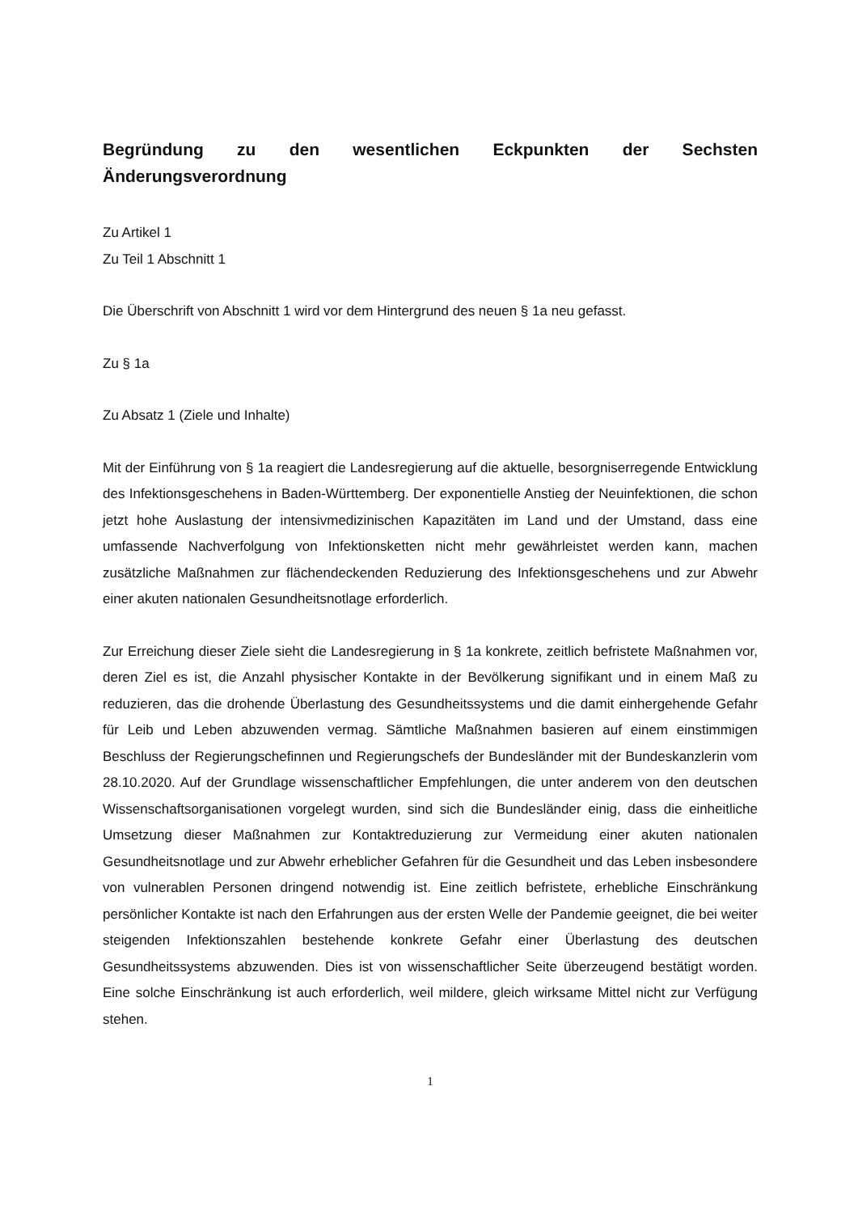Begründung zu den wesentlichen Eckpunkten der Sechsten Änderungsverordnung
Zu Artikel 1
Zu Teil 1 Abschnitt 1
Die Überschrift von Abschnitt 1 wird vor dem Hintergrund des neuen § 1a neu gefasst.
Zu § 1a
Zu Absatz 1 (Ziele und Inhalte)
Mit der Einführung von § 1a reagiert die Landesregierung auf die aktuelle, besorgniserregende Entwicklung des Infektionsgeschehens in Baden-Württemberg. Der exponentielle Anstieg der Neuinfektionen, die schon jetzt hohe Auslastung der intensivmedizinischen Kapazitäten im Land und der Umstand, dass eine umfassende Nachverfolgung von Infektionsketten nicht mehr gewährleistet werden kann, machen zusätzliche Maßnahmen zur flächendeckenden Reduzierung des Infektionsgeschehens und zur Abwehr einer akuten nationalen Gesundheitsnotlage erforderlich.
Zur Erreichung dieser Ziele sieht die Landesregierung in § 1a konkrete, zeitlich befristete Maßnahmen vor, deren Ziel es ist, die Anzahl physischer Kontakte in der Bevölkerung signifikant und in einem Maß zu reduzieren, das die drohende Überlastung des Gesundheitssystems und die damit einhergehende Gefahr für Leib und Leben abzuwenden vermag. Sämtliche Maßnahmen basieren auf einem einstimmigen Beschluss der Regierungschefinnen und Regierungschefs der Bundesländer mit der Bundeskanzlerin vom 28.10.2020. Auf der Grundlage wissenschaftlicher Empfehlungen, die unter anderem von den deutschen Wissenschaftsorganisationen vorgelegt wurden, sind sich die Bundesländer einig, dass die einheitliche Umsetzung dieser Maßnahmen zur Kontaktreduzierung zur Vermeidung einer akuten nationalen Gesundheitsnotlage und zur Abwehr erheblicher Gefahren für die Gesundheit und das Leben insbesondere von vulnerablen Personen dringend notwendig ist. Eine zeitlich befristete, erhebliche Einschränkung persönlicher Kontakte ist nach den Erfahrungen aus der ersten Welle der Pandemie geeignet, die bei weiter steigenden Infektionszahlen bestehende konkrete Gefahr einer Überlastung des deutschen Gesundheitssystems abzuwenden. Dies ist von wissenschaftlicher Seite überzeugend bestätigt worden. Eine solche Einschränkung ist auch erforderlich, weil mildere, gleich wirksame Mittel nicht zur Verfügung stehen.
1